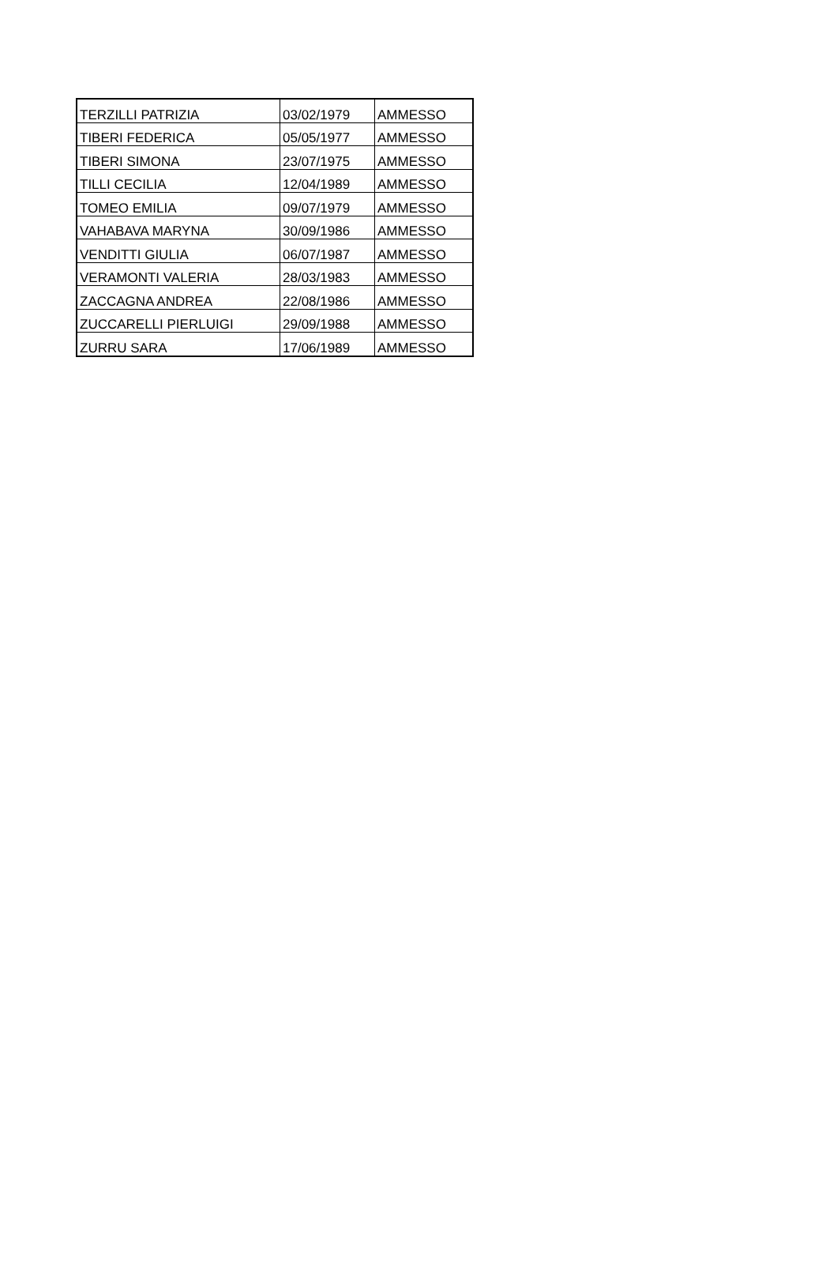| TERZILLI PATRIZIA | 03/02/1979 | AMMESSO |
| TIBERI FEDERICA | 05/05/1977 | AMMESSO |
| TIBERI SIMONA | 23/07/1975 | AMMESSO |
| TILLI CECILIA | 12/04/1989 | AMMESSO |
| TOMEO EMILIA | 09/07/1979 | AMMESSO |
| VAHABAVA MARYNA | 30/09/1986 | AMMESSO |
| VENDITTI GIULIA | 06/07/1987 | AMMESSO |
| VERAMONTI VALERIA | 28/03/1983 | AMMESSO |
| ZACCAGNA ANDREA | 22/08/1986 | AMMESSO |
| ZUCCARELLI PIERLUIGI | 29/09/1988 | AMMESSO |
| ZURRU SARA | 17/06/1989 | AMMESSO |